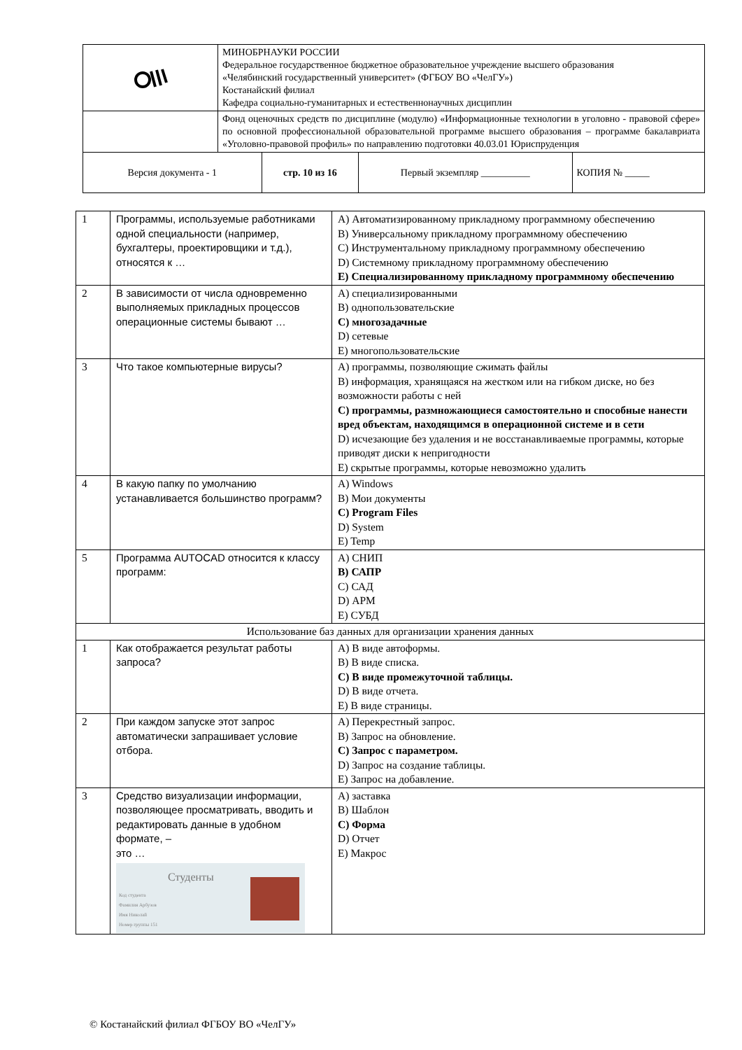| | МИНОБРНАУКИ РОССИИ Федеральное государственное бюджетное образовательное учреждение высшего образования «Челябинский государственный университет» (ФГБОУ ВО «ЧелГУ») Костанайский филиал Кафедра социально-гуманитарных и естественнонаучных дисциплин | | | |
| | Фонд оценочных средств по дисциплине (модулю) «Информационные технологии в уголовно - правовой сфере» по основной профессиональной образовательной программе высшего образования – программе бакалавриата «Уголовно-правовой профиль» по направлению подготовки 40.03.01 Юриспруденция | | | |
| Версия документа - 1 | | стр. 10 из 16 | Первый экземпляр __________ | КОПИЯ № _____ |
| 1 | Программы, используемые работниками одной специальности (например, бухгалтеры, проектировщики и т.д.), относятся к … | A) Автоматизированному прикладному программному обеспечению B) Универсальному прикладному программному обеспечению C) Инструментальному прикладному программному обеспечению D) Системному прикладному программному обеспечению E) Специализированному прикладному программному обеспечению |
| 2 | В зависимости от числа одновременно выполняемых прикладных процессов операционные системы бывают … | A) специализированными B) однопользовательские C) многозадачные D) сетевые E) многопользовательские |
| 3 | Что такое компьютерные вирусы? | A) программы, позволяющие сжимать файлы B) информация, хранящаяся на жестком или на гибком диске, но без возможности работы с ней C) программы, размножающиеся самостоятельно и способные нанести вред объектам, находящимся в операционной системе и в сети D) исчезающие без удаления и не восстанавливаемые программы, которые приводят диски к непригодности E) скрытые программы, которые невозможно удалить |
| 4 | В какую папку по умолчанию устанавливается большинство программ? | A) Windows B) Мои документы C) Program Files D) System E) Temp |
| 5 | Программа AUTOCAD относится к классу программ: | A) СНИП B) САПР C) САД D) АРМ E) СУБД |
| Использование баз данных для организации хранения данных | | |
| 1 | Как отображается результат работы запроса? | A) В виде автоформы. B) В виде списка. C) В виде промежуточной таблицы. D) В виде отчета. E) В виде страницы. |
| 2 | При каждом запуске этот запрос автоматически запрашивает условие отбора. | A) Перекрестный запрос. B) Запрос на обновление. C) Запрос с параметром. D) Запрос на создание таблицы. E) Запрос на добавление. |
| 3 | Средство визуализации информации, позволяющее просматривать, вводить и редактировать данные в удобном формате, – это … Студенты Код студента Фамилия Арбузов Имя Николай Номер группы 151 | A) заставка B) Шаблон C) Форма D) Отчет E) Макрос |
© Костанайский филиал ФГБОУ ВО «ЧелГУ»